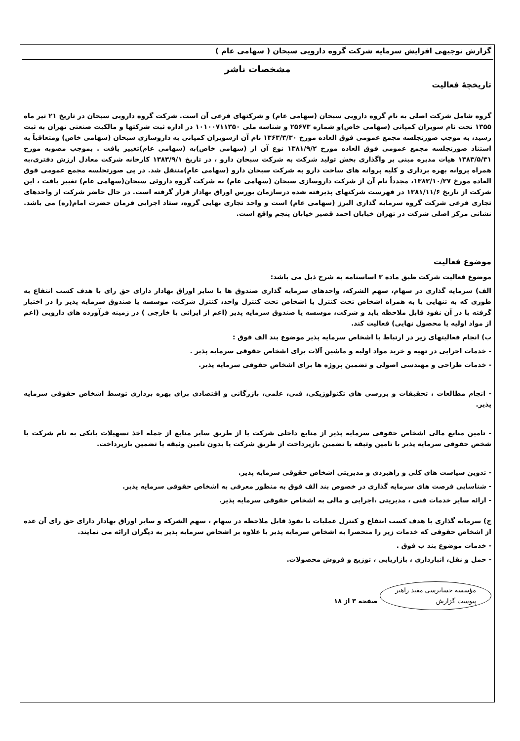گزارش توجیهی افزایش سرمایه شرکت گروه دارویی سبحان ( سهامی عام )
مشخصات ناشر
تاریخچهٔ فعالیت
گروه شامل شرکت اصلی به نام گروه دارویی سبحان (سهامی عام) و شرکتهای فرعی آن است. شرکت گروه دارویی سبحان در تاریخ ۲۱ تیر ماه ۱۳۵۵ تحت نام سویران کمپانی (سهامی خاص)و شماره ۲۵۶۷۳ و شناسه ملی ۱۰۱۰۰۷۱۱۳۵۰ در اداره ثبت شرکتها و مالکیت صنعتی تهران به ثبت رسید، به موجب صورتجلسه مجمع عمومی فوق العاده مورخ ۱۳۶۳/۳/۳۰ نام آن ازسویران کمپانی به داروسازی سبحان (سهامی خاص) ومتعاقباً به استناد صورتجلسه مجمع عمومی فوق العاده مورخ ۱۳۸۱/۹/۲ نوع آن از (سهامی خاص)به (سهامی عام)تغییر یافت . بموجب مصوبه مورخ ۱۳۸۳/۵/۳۱ هیات مدیره مبنی بر واگذاری بخش تولید شرکت به شرکت سبحان دارو ، در تاریخ ۱۳۸۳/۹/۱ کارخانه شرکت معادل ارزش دفتری،به همراه پروانه بهره برداری و کلیه پروانه های ساخت دارو به شرکت سبحان دارو (سهامی عام)منتقل شد. در پی صورتجلسه مجمع عمومی فوق العاده مورخ ۱۳۸۳/۱۰/۲۷، مجدداً نام آن از شرکت داروسازی سبحان (سهامی عام) به شرکت گروه داروئی سبحان(سهامی عام) تغییر یافت ، این شرکت از تاریخ ۱۳۸۱/۱۱/۶ در فهرست شرکتهای پذیرفته شده درسازمان بورس اوراق بهادار قرار گرفته است. در حال حاضر شرکت از واحدهای تجاری فرعی شرکت گروه سرمایه گذاری البرز (سهامی عام) است و واحد تجاری نهایی گروه، ستاد اجرایی فرمان حضرت امام(ره) می باشد. نشانی مرکز اصلی شرکت در تهران خیابان احمد قصیر خیابان پنجم واقع است.
موضوع فعالیت
موضوع فعالیت شرکت طبق ماده ۳ اساسنامه به شرح ذیل می باشد:
الف) سرمایه گذاری در سهام، سهم الشرکه، واحدهای سرمایه گذاری صندوق ها یا سایر اوراق بهادار دارای حق رای با هدف کسب انتفاع به طوری که به تنهایی یا به همراه اشخاص تحت کنترل یا اشخاص تحت کنترل واحد، کنترل شرکت، موسسه یا صندوق سرمایه پذیر را در اختیار گرفته یا در آن نفوذ قابل ملاحظه یابد و شرکت، موسسه یا صندوق سرمایه پذیر (اعم از ایرانی یا خارجی ) در زمینه فرآورده های دارویی (اعم از مواد اولیه یا محصول نهایی) فعالیت کند.
ب) انجام فعالیتهای زیر در ارتباط با اشخاص سرمایه پذیر موضوع بند الف فوق :
- خدمات اجرایی در تهیه و خرید مواد اولیه و ماشین آلات برای اشخاص حقوقی سرمایه پذیر .
- خدمات طراحی و مهندسی اصولی و تضمین پروژه ها برای اشخاص حقوقی سرمایه پذیر.
- انجام مطالعات ، تحقیقات و بررسی های تکنولوژیکی، فنی، علمی، بازرگانی و اقتصادی برای بهره برداری توسط اشخاص حقوقی سرمایه پذیر.
- تامین منابع مالی اشخاص حقوقی سرمایه پذیر از منابع داخلی شرکت یا از طریق سایر منابع از جمله اخذ تسهیلات بانکی به نام شرکت یا شخص حقوقی سرمایه پذیر با تامین وثیقه یا تضمین بازپرداخت از طریق شرکت یا بدون تامین وثیقه یا تضمین بازپرداخت.
- تدوین سیاست های کلی و راهبردی و مدیریتی اشخاص حقوقی سرمایه پذیر.
- شناسایی فرصت های سرمایه گذاری در خصوص بند الف فوق به منظور معرفی به اشخاص حقوقی سرمایه پذیر.
- ارائه سایر خدمات فنی ، مدیریتی ،اجرایی و مالی به اشخاص حقوقی سرمایه پذیر.
ج) سرمایه گذاری با هدف کسب انتفاع و کنترل عملیات یا نفوذ قابل ملاحظه در سهام ، سهم الشرکه و سایر اوراق بهادار دارای حق رای آن عده از اشخاص حقوقی که خدمات زیر را منحصرا به اشخاص سرمایه پذیر یا علاوه بر اشخاص سرمایه پذیر به دیگران ارائه می نمایند.
- خدمات موضوع بند ب فوق .
- حمل و نقل، انبارداری ، بازاریابی ، توزیع و فروش محصولات.
مؤسسه حسابرسی مفید راهبر
پیوست گزارش صفحه ۳ از ۱۸